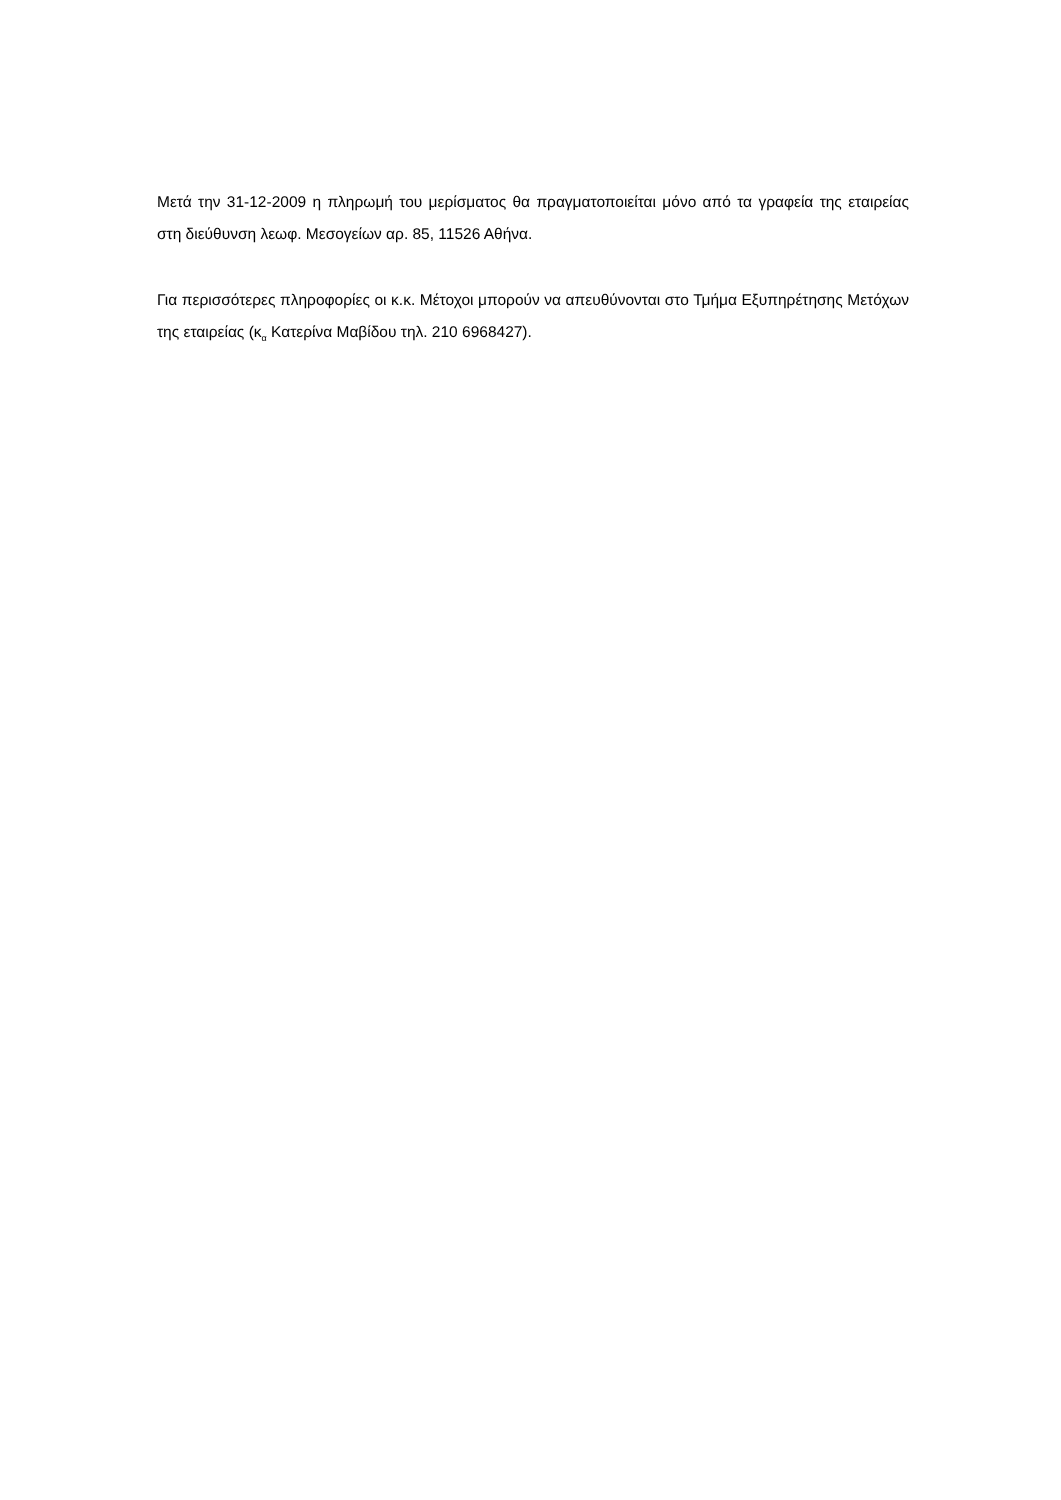Μετά την 31-12-2009 η πληρωμή του μερίσματος θα πραγματοποιείται μόνο από τα γραφεία της εταιρείας στη διεύθυνση λεωφ. Μεσογείων αρ. 85, 11526 Αθήνα.
Για περισσότερες πληροφορίες οι κ.κ. Μέτοχοι μπορούν να απευθύνονται στο Τμήμα Εξυπηρέτησης Μετόχων της εταιρείας (κ<sub>α</sub> Κατερίνα Μαβίδου τηλ. 210 6968427).